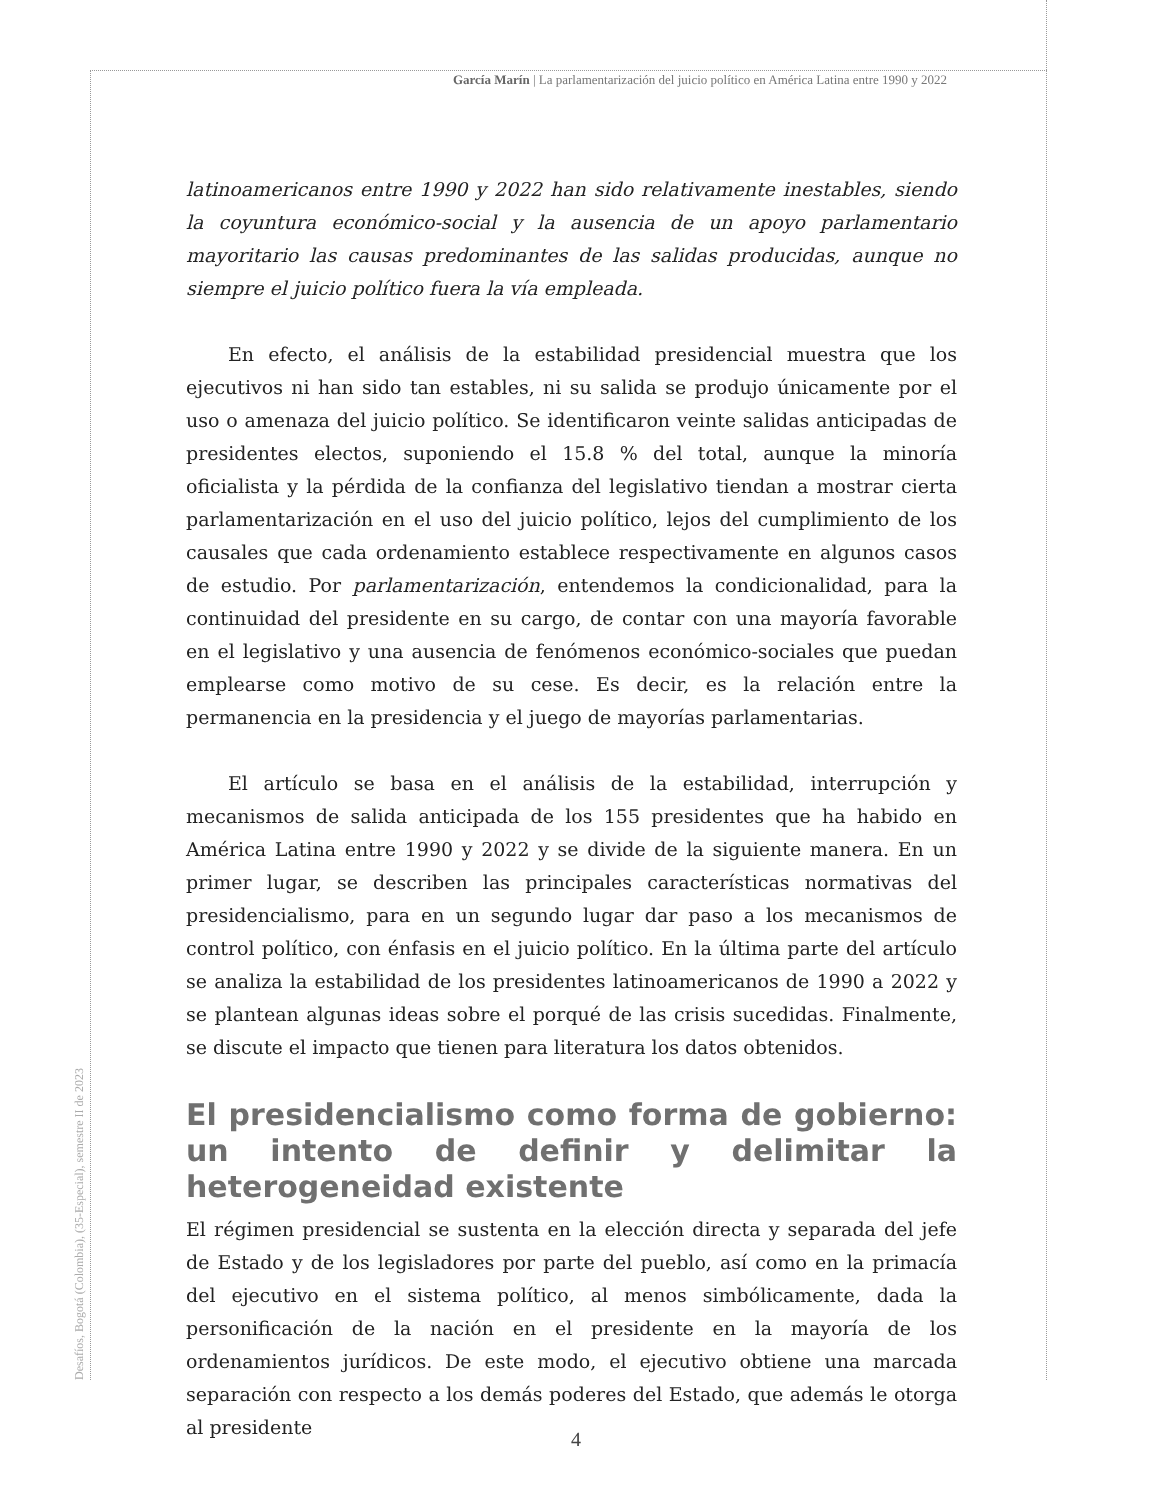García Marín | La parlamentarización del juicio político en América Latina entre 1990 y 2022
latinoamericanos entre 1990 y 2022 han sido relativamente inestables, siendo la coyuntura económico-social y la ausencia de un apoyo parlamentario mayoritario las causas predominantes de las salidas producidas, aunque no siempre el juicio político fuera la vía empleada.
En efecto, el análisis de la estabilidad presidencial muestra que los ejecutivos ni han sido tan estables, ni su salida se produjo únicamente por el uso o amenaza del juicio político. Se identificaron veinte salidas anticipadas de presidentes electos, suponiendo el 15.8 % del total, aunque la minoría oficialista y la pérdida de la confianza del legislativo tiendan a mostrar cierta parlamentarización en el uso del juicio político, lejos del cumplimiento de los causales que cada ordenamiento establece respectivamente en algunos casos de estudio. Por parlamentarización, entendemos la condicionalidad, para la continuidad del presidente en su cargo, de contar con una mayoría favorable en el legislativo y una ausencia de fenómenos económico-sociales que puedan emplearse como motivo de su cese. Es decir, es la relación entre la permanencia en la presidencia y el juego de mayorías parlamentarias.
El artículo se basa en el análisis de la estabilidad, interrupción y mecanismos de salida anticipada de los 155 presidentes que ha habido en América Latina entre 1990 y 2022 y se divide de la siguiente manera. En un primer lugar, se describen las principales características normativas del presidencialismo, para en un segundo lugar dar paso a los mecanismos de control político, con énfasis en el juicio político. En la última parte del artículo se analiza la estabilidad de los presidentes latinoamericanos de 1990 a 2022 y se plantean algunas ideas sobre el porqué de las crisis sucedidas. Finalmente, se discute el impacto que tienen para literatura los datos obtenidos.
El presidencialismo como forma de gobierno: un intento de definir y delimitar la heterogeneidad existente
El régimen presidencial se sustenta en la elección directa y separada del jefe de Estado y de los legisladores por parte del pueblo, así como en la primacía del ejecutivo en el sistema político, al menos simbólicamente, dada la personificación de la nación en el presidente en la mayoría de los ordenamientos jurídicos. De este modo, el ejecutivo obtiene una marcada separación con respecto a los demás poderes del Estado, que además le otorga al presidente
Desafíos, Bogotá (Colombia), (35-Especial), semestre II de 2023
4